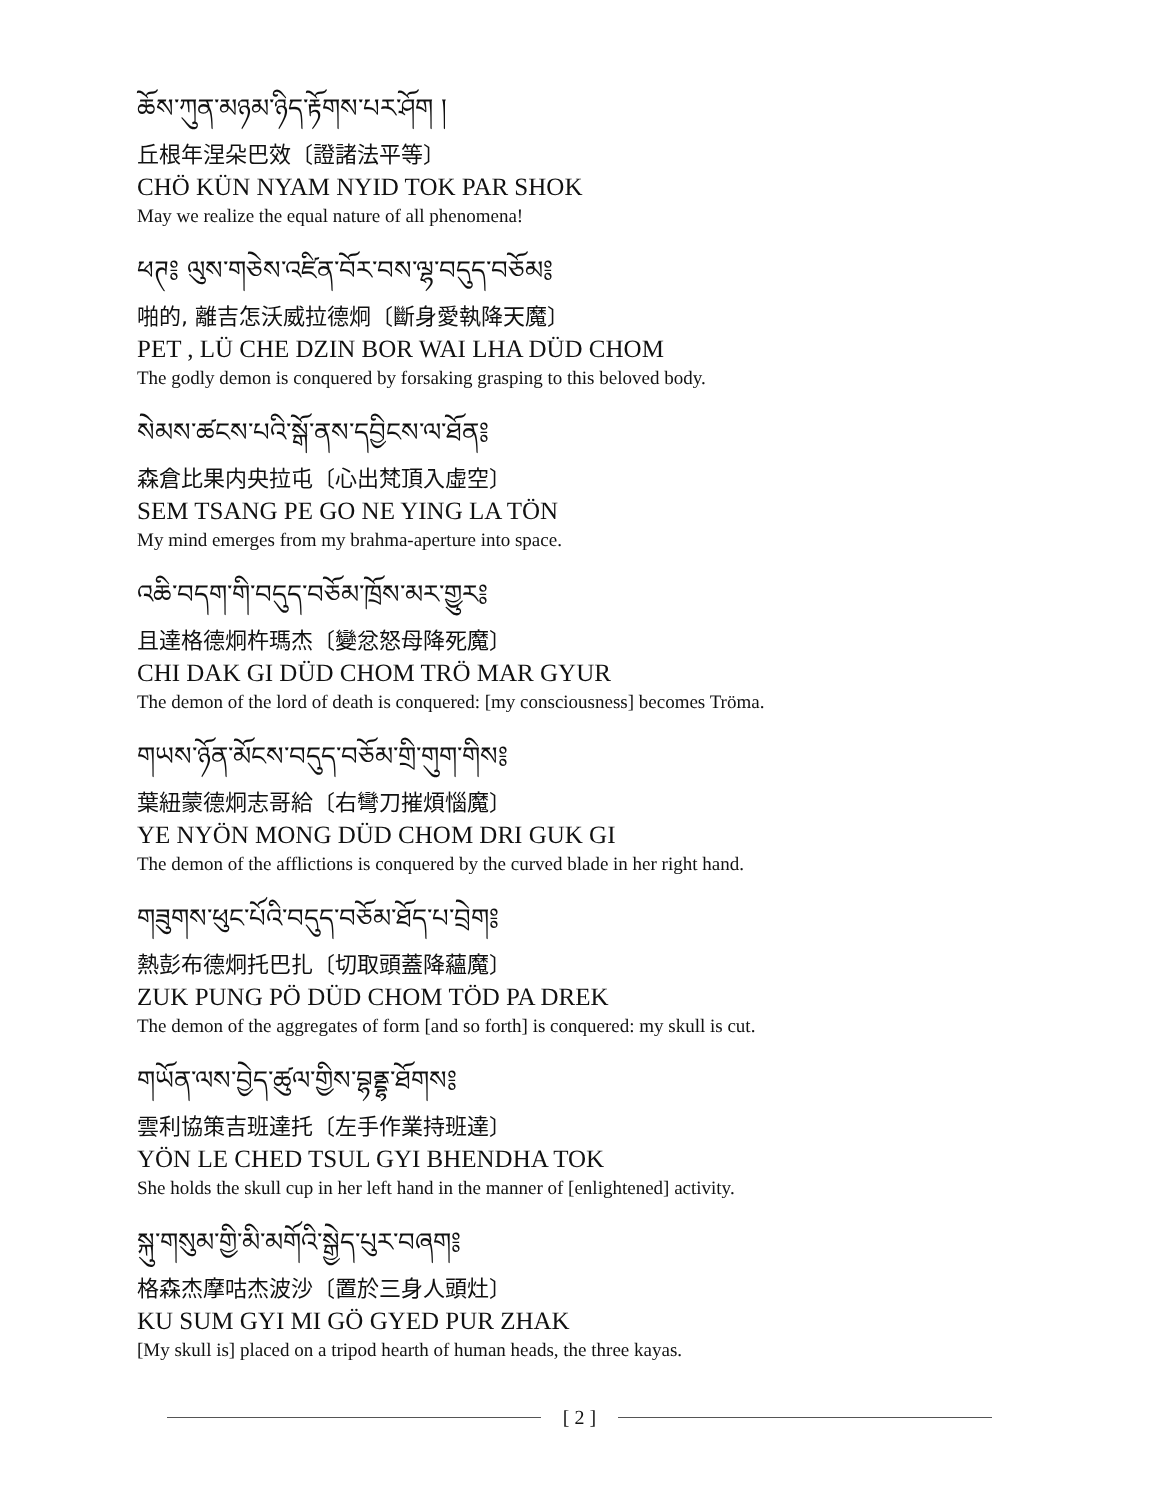ཆོས་ཀུན་མཉམ་ཉིད་རྟོགས་པར་ཤོག །
丘根年涅朵巴效〔證諸法平等〕
CHÖ KÜN NYAM NYID TOK PAR SHOK
May we realize the equal nature of all phenomena!
ཕཊ༔ ལུས་གཅེས་འཛིན་བོར་བས་ལྷ་བདུད་བཅོམ༔
啪的, 離吉怎沃威拉德炯〔斷身愛執降天魔〕
PET , LÜ CHE DZIN BOR WAI LHA DÜD CHOM
The godly demon is conquered by forsaking grasping to this beloved body.
སེམས་ཚངས་པའི་སྒོ་ནས་དབྱིངས་ལ་ཐོན༔
森倉比果内央拉屯〔心出梵頂入虛空〕
SEM TSANG PE GO NE YING LA TÖN
My mind emerges from my brahma-aperture into space.
འཆི་བདག་གི་བདུད་བཅོམ་ཁྲོས་མར་གྱུར༔
且達格德炯杵瑪杰〔變忿怒母降死魔〕
CHI DAK GI DÜD CHOM TRÖ MAR GYUR
The demon of the lord of death is conquered: [my consciousness] becomes Tröma.
གཡས་ཉོན་མོངས་བདུད་བཅོམ་གྲི་གུག་གིས༔
葉紐蒙德炯志哥給〔右彎刀摧煩惱魔〕
YE NYÖN MONG DÜD CHOM DRI GUK GI
The demon of the afflictions is conquered by the curved blade in her right hand.
གཟུགས་ཕུང་པོའི་བདུད་བཅོམ་ཐོད་པ་བྲེག༔
熱彭布德炯托巴扎〔切取頭蓋降蘊魔〕
ZUK PUNG PÖ DÜD CHOM TÖD PA DREK
The demon of the aggregates of form [and so forth] is conquered: my skull is cut.
གཡོན་ལས་བྱེད་ཚུལ་གྱིས་བྷནྡྷ་ཐོགས༔
雲利協策吉班達托〔左手作業持班達〕
YÖN LE CHED TSUL GYI BHENDHA TOK
She holds the skull cup in her left hand in the manner of [enlightened] activity.
སྐུ་གསུམ་གྱི་མི་མགོའི་སྒྱེད་པུར་བཞག༔
格森杰摩咕杰波沙〔置於三身人頭灶〕
KU SUM GYI MI GÖ GYED PUR ZHAK
[My skull is] placed on a tripod hearth of human heads, the three kayas.
[ 2 ]